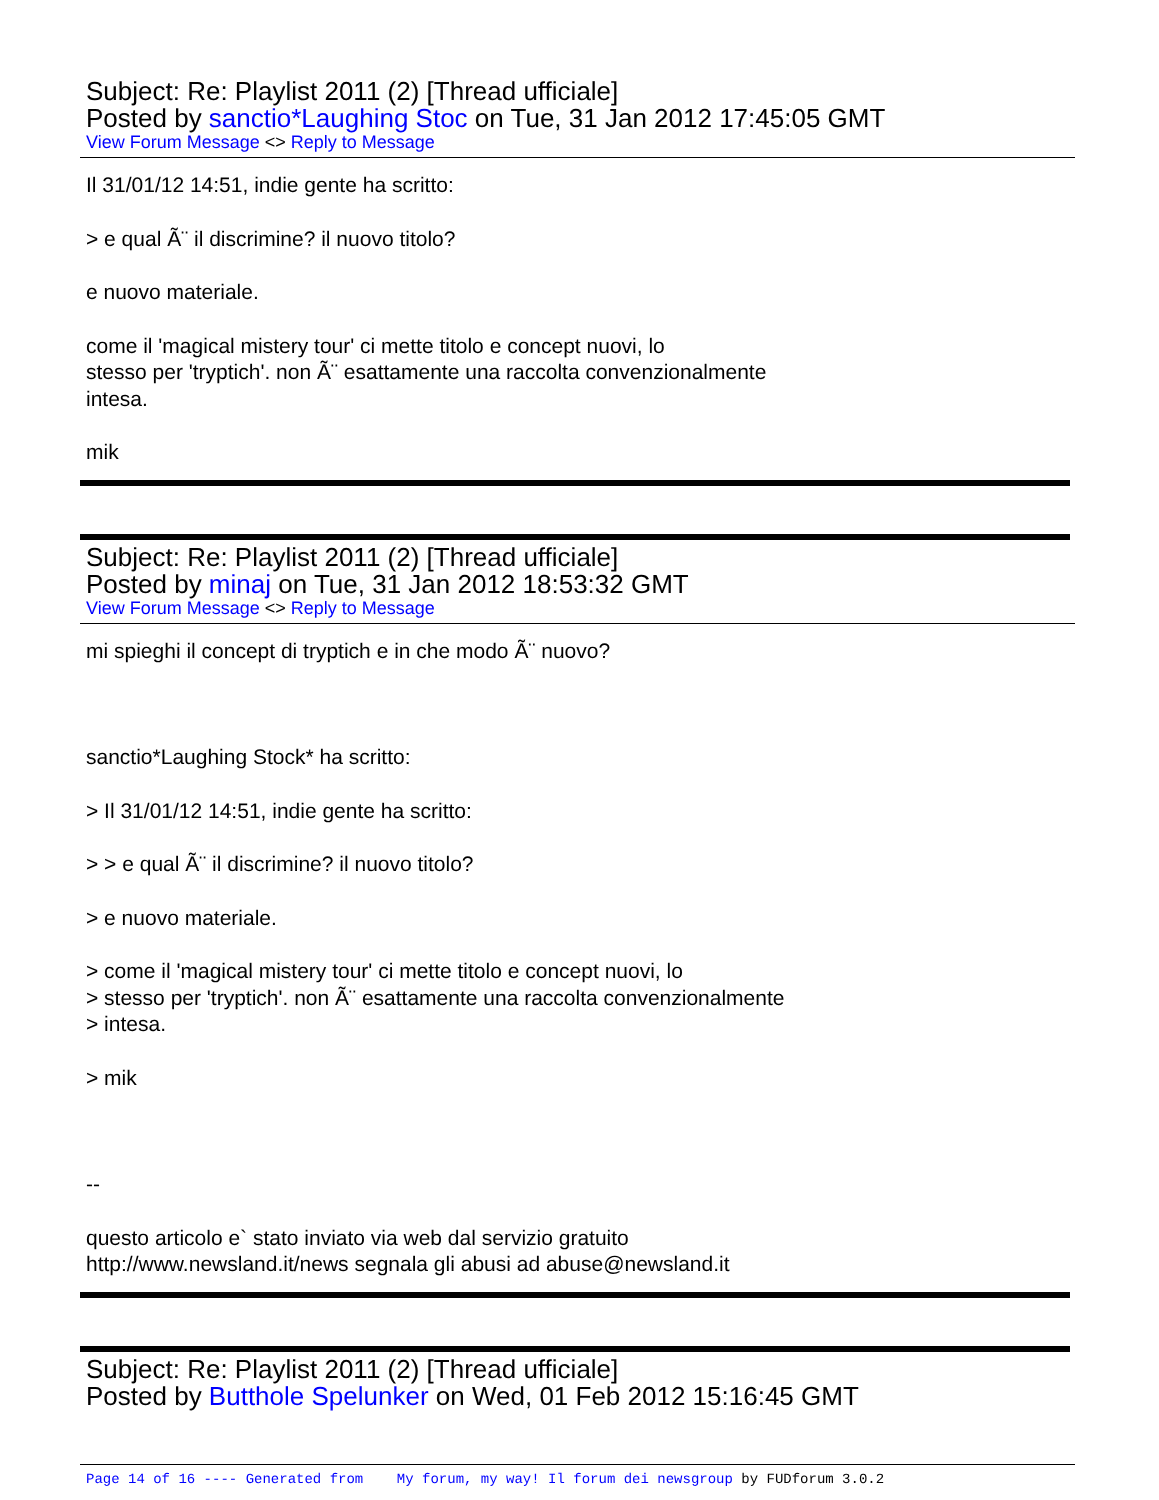Subject: Re: Playlist 2011 (2) [Thread ufficiale]
Posted by sanctio*Laughing Stoc on Tue, 31 Jan 2012 17:45:05 GMT
View Forum Message <> Reply to Message
Il 31/01/12 14:51, indie gente ha scritto:
> e qual Ã¨ il discrimine? il nuovo titolo?
e nuovo materiale.
come il 'magical mistery tour' ci mette titolo e concept nuovi, lo
stesso per 'tryptich'. non Ã¨ esattamente una raccolta convenzionalmente
intesa.
mik
Subject: Re: Playlist 2011 (2) [Thread ufficiale]
Posted by minaj on Tue, 31 Jan 2012 18:53:32 GMT
View Forum Message <> Reply to Message
mi spieghi il concept di tryptich e in che modo Ã¨ nuovo?
sanctio*Laughing Stock* ha scritto:
> Il 31/01/12 14:51, indie gente ha scritto:
> > e qual Ã¨ il discrimine? il nuovo titolo?
> e nuovo materiale.
> come il 'magical mistery tour' ci mette titolo e concept nuovi, lo
> stesso per 'tryptich'. non Ã¨ esattamente una raccolta convenzionalmente
> intesa.
> mik
--
questo articolo e` stato inviato via web dal servizio gratuito
http://www.newsland.it/news segnala gli abusi ad abuse@newsland.it
Subject: Re: Playlist 2011 (2) [Thread ufficiale]
Posted by Butthole Spelunker on Wed, 01 Feb 2012 15:16:45 GMT
Page 14 of 16 ---- Generated from My forum, my way! Il forum dei newsgroup by FUDforum 3.0.2